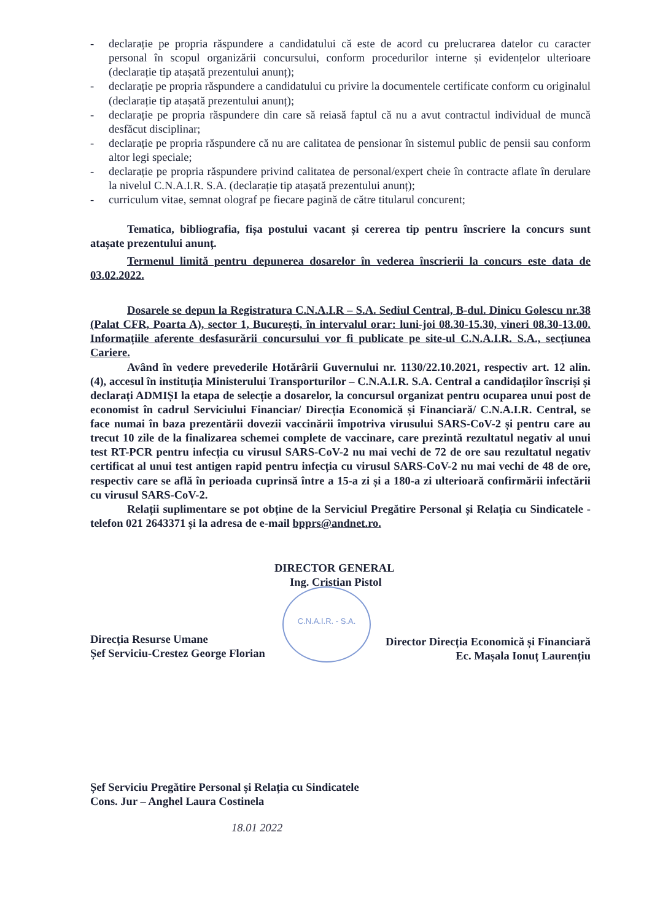- declarație pe propria răspundere a candidatului că este de acord cu prelucrarea datelor cu caracter personal în scopul organizării concursului, conform procedurilor interne și evidențelor ulterioare (declarație tip atașată prezentului anunț);
- declarație pe propria răspundere a candidatului cu privire la documentele certificate conform cu originalul (declarație tip atașată prezentului anunț);
- declarație pe propria răspundere din care să reiasă faptul că nu a avut contractul individual de muncă desfăcut disciplinar;
- declarație pe propria răspundere că nu are calitatea de pensionar în sistemul public de pensii sau conform altor legi speciale;
- declarație pe propria răspundere privind calitatea de personal/expert cheie în contracte aflate în derulare la nivelul C.N.A.I.R. S.A. (declarație tip atașată prezentului anunț);
- curriculum vitae, semnat olograf pe fiecare pagină de către titularul concurent;
Tematica, bibliografia, fișa postului vacant și cererea tip pentru înscriere la concurs sunt atașate prezentului anunț.
Termenul limită pentru depunerea dosarelor în vederea înscrierii la concurs este data de 03.02.2022.
Dosarele se depun la Registratura C.N.A.I.R – S.A. Sediul Central, B-dul. Dinicu Golescu nr.38 (Palat CFR, Poarta A), sector 1, București, în intervalul orar: luni-joi 08.30-15.30, vineri 08.30-13.00. Informațiile aferente desfasurării concursului vor fi publicate pe site-ul C.N.A.I.R. S.A., secțiunea Cariere.
Având în vedere prevederile Hotărârii Guvernului nr. 1130/22.10.2021, respectiv art. 12 alin. (4), accesul în instituția Ministerului Transporturilor – C.N.A.I.R. S.A. Central a candidaților înscriși și declarați ADMIȘI la etapa de selecție a dosarelor, la concursul organizat pentru ocuparea unui post de economist în cadrul Serviciului Financiar/ Direcția Economică și Financiară/ C.N.A.I.R. Central, se face numai în baza prezentării dovezii vaccinării împotriva virusului SARS-CoV-2 și pentru care au trecut 10 zile de la finalizarea schemei complete de vaccinare, care prezintă rezultatul negativ al unui test RT-PCR pentru infecția cu virusul SARS-CoV-2 nu mai vechi de 72 de ore sau rezultatul negativ certificat al unui test antigen rapid pentru infecția cu virusul SARS-CoV-2 nu mai vechi de 48 de ore, respectiv care se află în perioada cuprinsă între a 15-a zi și a 180-a zi ulterioară confirmării infectării cu virusul SARS-CoV-2.
Relații suplimentare se pot obține de la Serviciul Pregătire Personal și Relația cu Sindicatele - telefon 021 2643371 și la adresa de e-mail bpprs@andnet.ro.
DIRECTOR GENERAL
Ing. Cristian Pistol
Direcția Resurse Umane
Șef Serviciu-Crestez George Florian
Director Direcția Economică și Financiară
Ec. Mașala Ionuț Laurențiu
Șef Serviciu Pregătire Personal și Relația cu Sindicatele
Cons. Jur – Anghel Laura Costinela
18.01 2022
C.N.A.I.R. - S.A.